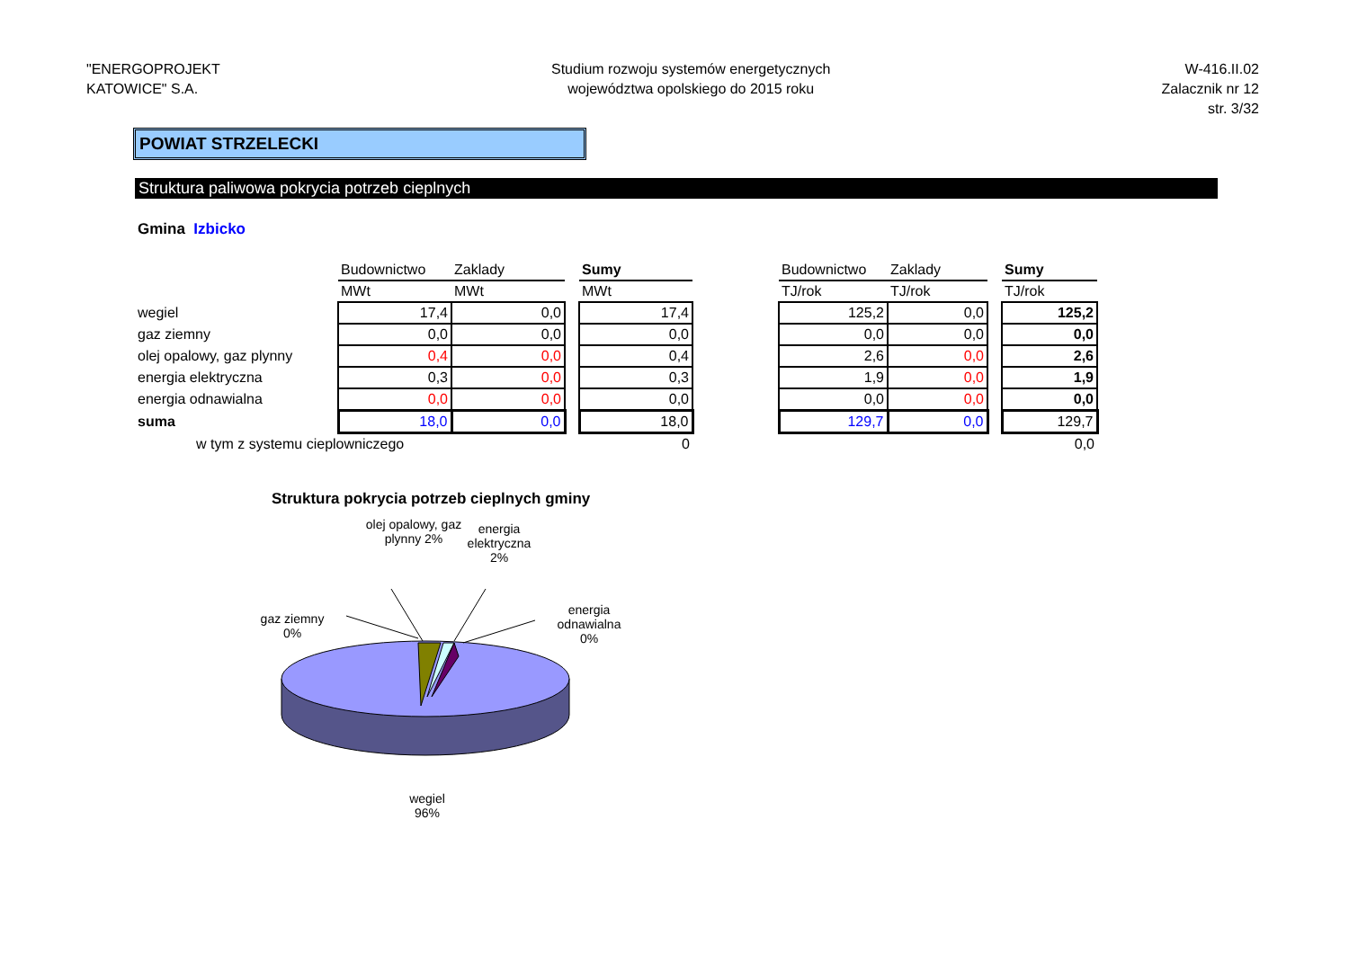"ENERGOPROJEKT
KATOWICE" S.A.
Studium rozwoju systemów energetycznych
województwa opolskiego do 2015 roku
W-416.II.02
Zalacznik nr 12
str. 3/32
POWIAT STRZELECKI
Struktura paliwowa pokrycia potrzeb cieplnych
Gmina Izbicko
| | Budownictwo | Zaklady | | Sumy | | Budownictwo | Zaklady | | Sumy |
| | MWt | MWt | | MWt | | TJ/rok | TJ/rok | | TJ/rok |
| wegiel | 17,4 | 0,0 | | 17,4 | | 125,2 | 0,0 | | 125,2 |
| gaz ziemny | 0,0 | 0,0 | | 0,0 | | 0,0 | 0,0 | | 0,0 |
| olej opalowy, gaz plynny | 0,4 | 0,0 | | 0,4 | | 2,6 | 0,0 | | 2,6 |
| energia elektryczna | 0,3 | 0,0 | | 0,3 | | 1,9 | 0,0 | | 1,9 |
| energia odnawialna | 0,0 | 0,0 | | 0,0 | | 0,0 | 0,0 | | 0,0 |
| suma | 18,0 | 0,0 | | 18,0 | | 129,7 | 0,0 | | 129,7 |
| w tym z systemu cieplowniczego | | | | 0 | | | | | 0,0 |
Struktura pokrycia potrzeb cieplnych gminy
olej opalowy, gaz plynny 2%
energia elektryczna 2%
gaz ziemny 0%
energia odnawialna 0%
wegiel 96%